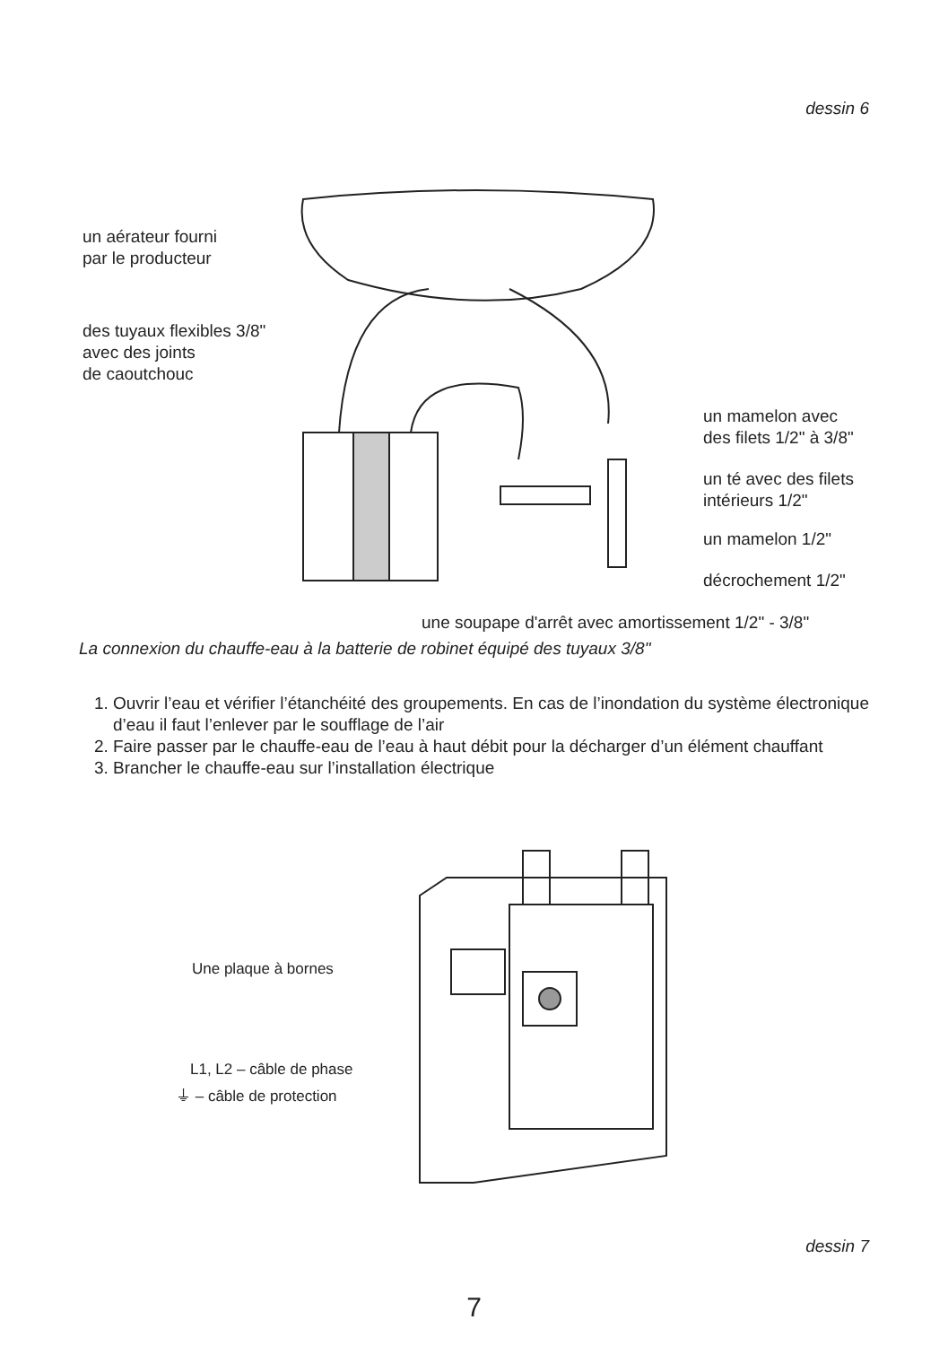dessin 6
un aérateur fourni
par le producteur
des tuyaux flexibles 3/8"
avec des joints
de caoutchouc
un mamelon avec
des filets 1/2" à 3/8"
un té avec des filets
intérieurs 1/2"
un mamelon 1/2"
décrochement 1/2"
une soupape d'arrêt avec amortissement 1/2" - 3/8"
La connexion du chauffe-eau à la batterie de robinet équipé des tuyaux 3/8"
1. Ouvrir l’eau et vérifier l’étanchéité des groupements. En cas de l’inondation du système électronique d’eau il faut l’enlever par le soufflage de l’air
2. Faire passer par le chauffe-eau de l’eau à haut débit pour la décharger d’un élément chauffant
3. Brancher le chauffe-eau sur l’installation électrique
Une plaque à bornes
L1, L2 – câble de phase
⏚ – câble de protection
dessin 7
7